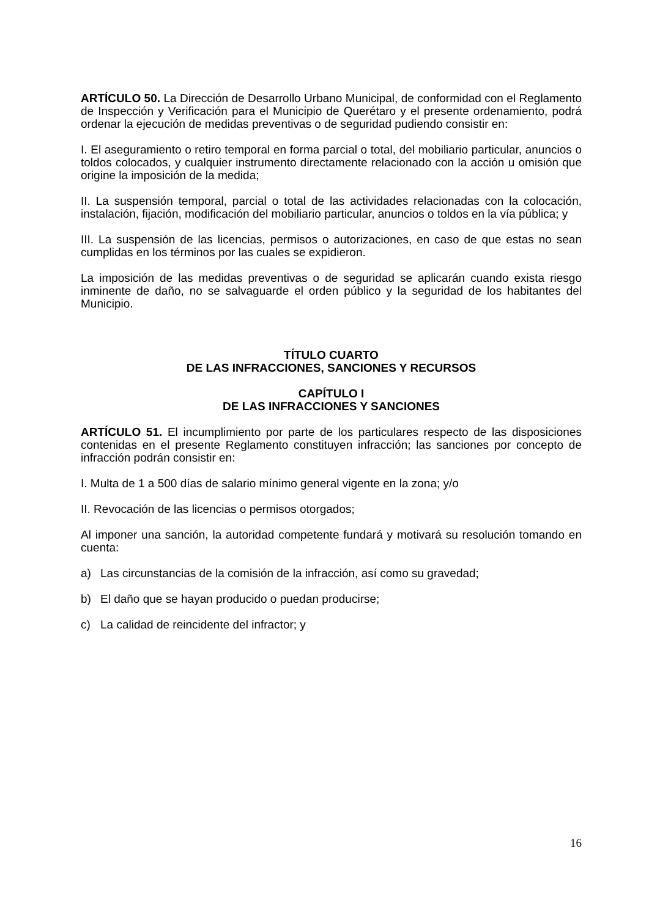ARTÍCULO 50. La Dirección de Desarrollo Urbano Municipal, de conformidad con el Reglamento de Inspección y Verificación para el Municipio de Querétaro y el presente ordenamiento, podrá ordenar la ejecución de medidas preventivas o de seguridad pudiendo consistir en:
I. El aseguramiento o retiro temporal en forma parcial o total, del mobiliario particular, anuncios o toldos colocados, y cualquier instrumento directamente relacionado con la acción u omisión que origine la imposición de la medida;
II. La suspensión temporal, parcial o total de las actividades relacionadas con la colocación, instalación, fijación, modificación del mobiliario particular, anuncios o toldos en la vía pública; y
III. La suspensión de las licencias, permisos o autorizaciones, en caso de que estas no sean cumplidas en los términos por las cuales se expidieron.
La imposición de las medidas preventivas o de seguridad se aplicarán cuando exista riesgo inminente de daño, no se salvaguarde el orden público y la seguridad de los habitantes del Municipio.
TÍTULO CUARTO
DE LAS INFRACCIONES, SANCIONES Y RECURSOS
CAPÍTULO I
DE LAS INFRACCIONES Y SANCIONES
ARTÍCULO 51. El incumplimiento por parte de los particulares respecto de las disposiciones contenidas en el presente Reglamento constituyen infracción; las sanciones por concepto de infracción podrán consistir en:
I. Multa de 1 a 500 días de salario mínimo general vigente en la zona; y/o
II. Revocación de las licencias o permisos otorgados;
Al imponer una sanción, la autoridad competente fundará y motivará su resolución tomando en cuenta:
a) Las circunstancias de la comisión de la infracción, así como su gravedad;
b) El daño que se hayan producido o puedan producirse;
c) La calidad de reincidente del infractor; y
16